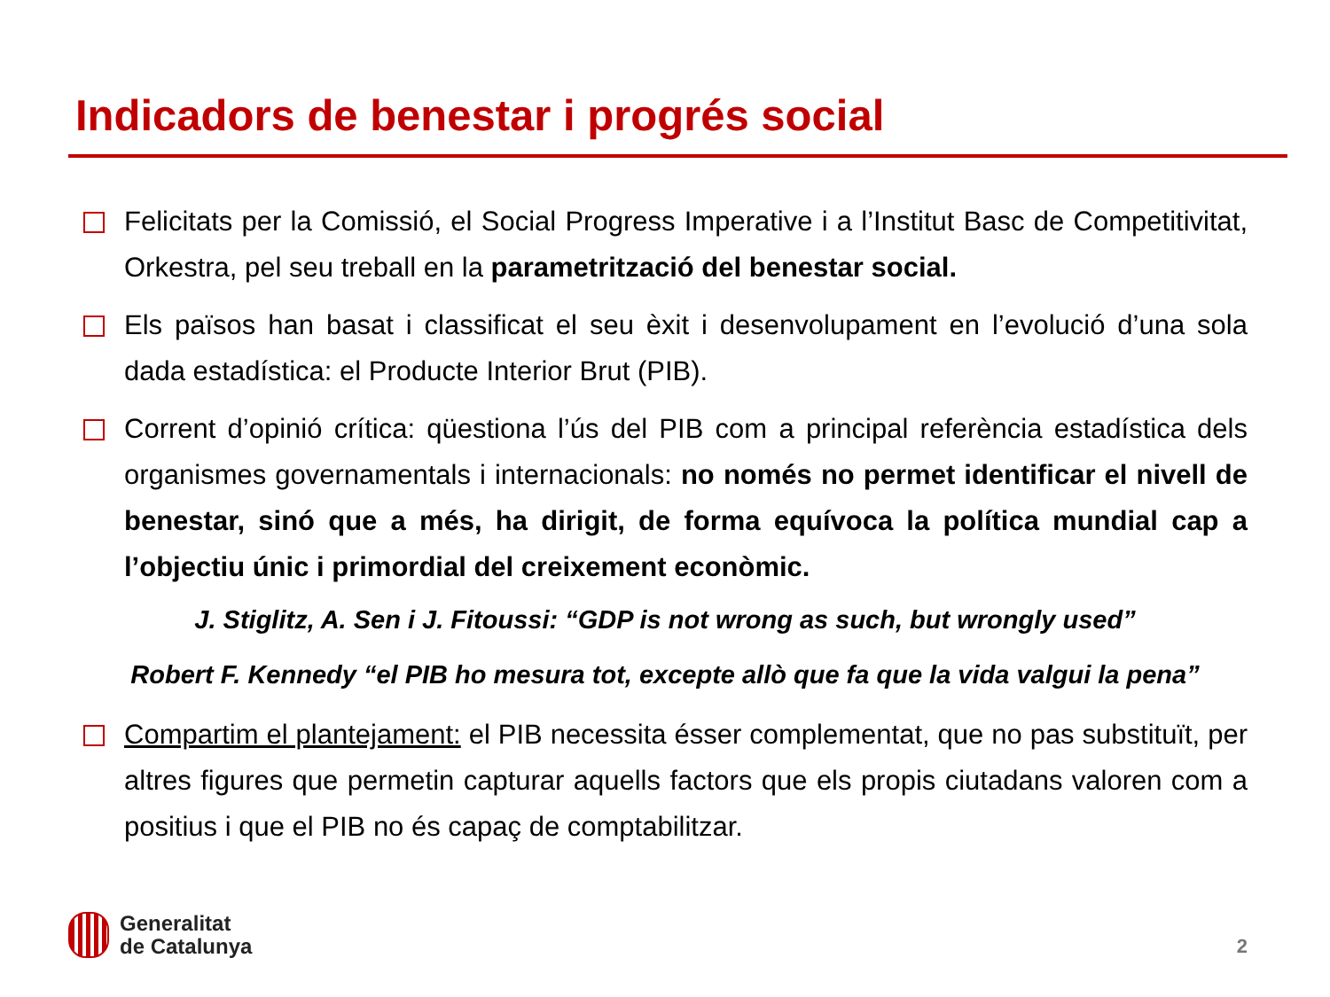Indicadors de benestar i progrés social
Felicitats per la Comissió, el Social Progress Imperative i a l’Institut Basc de Competitivitat, Orkestra, pel seu treball en la parametrització del benestar social.
Els països han basat i classificat el seu èxit i desenvolupament en l’evolució d’una sola dada estadística: el Producte Interior Brut (PIB).
Corrent d’opinió crítica: qüestiona l’ús del PIB com a principal referència estadística dels organismes governamentals i internacionals: no només no permet identificar el nivell de benestar, sinó que a més, ha dirigit, de forma equívoca la política mundial cap a l’objectiu únic i primordial del creixement econòmic.
J. Stiglitz, A. Sen i J. Fitoussi: “GDP is not wrong as such, but wrongly used”
Robert F. Kennedy “el PIB ho mesura tot, excepte allò que fa que la vida valgui la pena”
Compartim el plantejament: el PIB necessita ésser complementat, que no pas substituït, per altres figures que permetin capturar aquells factors que els propis ciutadans valoren com a positius i que el PIB no és capaç de comptabilitzar.
Generalitat
de Catalunya
2